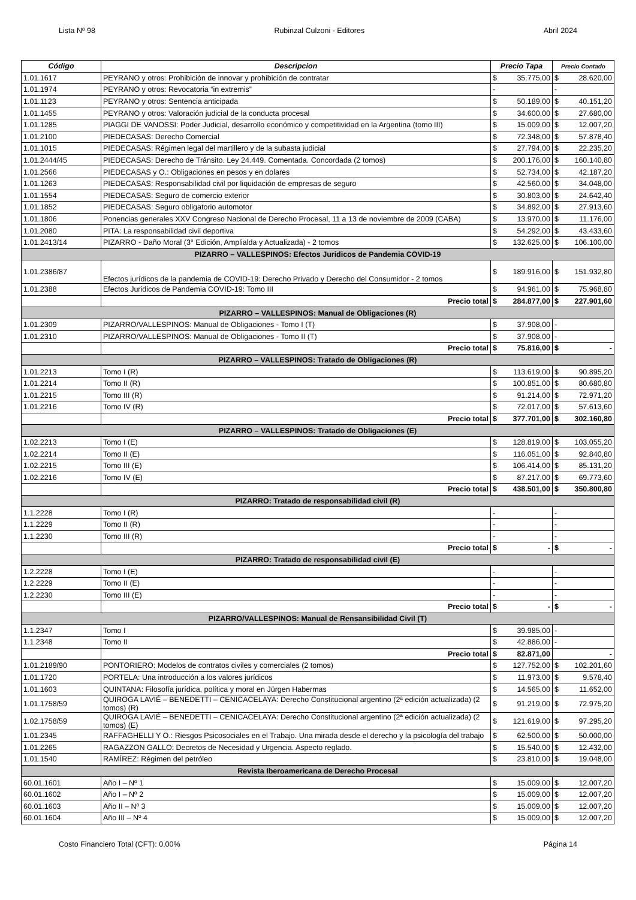Lista Nº 98 Rubinzal Culzoni - Editores Abril 2024
| Código | Descripcion | Precio Tapa | | Precio Contado | |
| --- | --- | --- | --- | --- | --- |
| 1.01.1617 | PEYRANO y otros: Prohibición de innovar y prohibición de contratar | $ | 35.775,00 | $ | 28.620,00 |
| 1.01.1974 | PEYRANO y otros: Revocatoria “in extremis” | - | | - | |
| 1.01.1123 | PEYRANO y otros: Sentencia anticipada | $ | 50.189,00 | $ | 40.151,20 |
| 1.01.1455 | PEYRANO y otros: Valoración judicial de la conducta procesal | $ | 34.600,00 | $ | 27.680,00 |
| 1.01.1285 | PIAGGI DE VANOSSI: Poder Judicial, desarrollo económico y competitividad en la Argentina (tomo III) | $ | 15.009,00 | $ | 12.007,20 |
| 1.01.2100 | PIEDECASAS: Derecho Comercial | $ | 72.348,00 | $ | 57.878,40 |
| 1.01.1015 | PIEDECASAS: Régimen legal del martillero y de la subasta judicial | $ | 27.794,00 | $ | 22.235,20 |
| 1.01.2444/45 | PIEDECASAS: Derecho de Tránsito. Ley 24.449. Comentada. Concordada (2 tomos) | $ | 200.176,00 | $ | 160.140,80 |
| 1.01.2566 | PIEDECASAS y O.: Obligaciones en pesos y en dolares | $ | 52.734,00 | $ | 42.187,20 |
| 1.01.1263 | PIEDECASAS: Responsabilidad civil por liquidación de empresas de seguro | $ | 42.560,00 | $ | 34.048,00 |
| 1.01.1554 | PIEDECASAS: Seguro de comercio exterior | $ | 30.803,00 | $ | 24.642,40 |
| 1.01.1852 | PIEDECASAS: Seguro obligatorio automotor | $ | 34.892,00 | $ | 27.913,60 |
| 1.01.1806 | Ponencias generales XXV Congreso Nacional de Derecho Procesal, 11 a 13 de noviembre de 2009 (CABA) | $ | 13.970,00 | $ | 11.176,00 |
| 1.01.2080 | PITA: La responsabilidad civil deportiva | $ | 54.292,00 | $ | 43.433,60 |
| 1.01.2413/14 | PIZARRO - Daño Moral (3° Edición, Amplialda y Actualizada) - 2 tomos | $ | 132.625,00 | $ | 106.100,00 |
| PIZARRO – VALLESPINOS: Efectos Juridicos de Pandemia COVID-19 | | | | | |
| 1.01.2386/87 | Efectos jurídicos de la pandemia de COVID-19: Derecho Privado y Derecho del Consumidor - 2 tomos | $ | 189.916,00 | $ | 151.932,80 |
| 1.01.2388 | Efectos Juridicos de Pandemia COVID-19: Tomo III | $ | 94.961,00 | $ | 75.968,80 |
| | Precio total | $ | 284.877,00 | $ | 227.901,60 |
| PIZARRO – VALLESPINOS: Manual de Obligaciones (R) | | | | | |
| 1.01.2309 | PIZARRO/VALLESPINOS: Manual de Obligaciones - Tomo I (T) | $ | 37.908,00 | - | |
| 1.01.2310 | PIZARRO/VALLESPINOS: Manual de Obligaciones - Tomo II (T) | $ | 37.908,00 | - | |
| | Precio total | $ | 75.816,00 | $ | - |
| PIZARRO – VALLESPINOS: Tratado de Obligaciones (R) | | | | | |
| 1.01.2213 | Tomo I (R) | $ | 113.619,00 | $ | 90.895,20 |
| 1.01.2214 | Tomo II (R) | $ | 100.851,00 | $ | 80.680,80 |
| 1.01.2215 | Tomo III (R) | $ | 91.214,00 | $ | 72.971,20 |
| 1.01.2216 | Tomo IV (R) | $ | 72.017,00 | $ | 57.613,60 |
| | Precio total | $ | 377.701,00 | $ | 302.160,80 |
| PIZARRO – VALLESPINOS: Tratado de Obligaciones (E) | | | | | |
| 1.02.2213 | Tomo I (E) | $ | 128.819,00 | $ | 103.055,20 |
| 1.02.2214 | Tomo II (E) | $ | 116.051,00 | $ | 92.840,80 |
| 1.02.2215 | Tomo III (E) | $ | 106.414,00 | $ | 85.131,20 |
| 1.02.2216 | Tomo IV (E) | $ | 87.217,00 | $ | 69.773,60 |
| | Precio total | $ | 438.501,00 | $ | 350.800,80 |
| PIZARRO: Tratado de responsabilidad civil (R) | | | | | |
| 1.1.2228 | Tomo I (R) | - | | - | |
| 1.1.2229 | Tomo II (R) | - | | - | |
| 1.1.2230 | Tomo III (R) | - | | - | |
| | Precio total | $ | - | $ | - |
| PIZARRO: Tratado de responsabilidad civil (E) | | | | | |
| 1.2.2228 | Tomo I (E) | - | | - | |
| 1.2.2229 | Tomo II (E) | - | | - | |
| 1.2.2230 | Tomo III (E) | - | | - | |
| | Precio total | $ | - | $ | - |
| PIZARRO/VALLESPINOS: Manual de Rensansibilidad Civil (T) | | | | | |
| 1.1.2347 | Tomo I | $ | 39.985,00 | - | |
| 1.1.2348 | Tomo II | $ | 42.886,00 | - | |
| | Precio total | $ | 82.871,00 | | - |
| 1.01.2189/90 | PONTORIERO: Modelos de contratos civiles y comerciales (2 tomos) | $ | 127.752,00 | $ | 102.201,60 |
| 1.01.1720 | PORTELA: Una introducción a los valores jurídicos | $ | 11.973,00 | $ | 9.578,40 |
| 1.01.1603 | QUINTANA: Filosofía jurídica, política y moral en Jürgen Habermas | $ | 14.565,00 | $ | 11.652,00 |
| 1.01.1758/59 | QUIROGA LAVIÉ – BENEDETTI – CENICACELAYA: Derecho Constitucional argentino (2ª edición actualizada) (2 tomos) (R) | $ | 91.219,00 | $ | 72.975,20 |
| 1.02.1758/59 | QUIROGA LAVIÉ – BENEDETTI – CENICACELAYA: Derecho Constitucional argentino (2ª edición actualizada) (2 tomos) (E) | $ | 121.619,00 | $ | 97.295,20 |
| 1.01.2345 | RAFFAGHELLI Y O.: Riesgos Psicosociales en el Trabajo. Una mirada desde el derecho y la psicología del trabajo | $ | 62.500,00 | $ | 50.000,00 |
| 1.01.2265 | RAGAZZON GALLO: Decretos de Necesidad y Urgencia. Aspecto reglado. | $ | 15.540,00 | $ | 12.432,00 |
| 1.01.1540 | RAMÍREZ: Régimen del petróleo | $ | 23.810,00 | $ | 19.048,00 |
| Revista Iberoamericana de Derecho Procesal | | | | | |
| 60.01.1601 | Año I – Nº 1 | $ | 15.009,00 | $ | 12.007,20 |
| 60.01.1602 | Año I – Nº 2 | $ | 15.009,00 | $ | 12.007,20 |
| 60.01.1603 | Año II – Nº 3 | $ | 15.009,00 | $ | 12.007,20 |
| 60.01.1604 | Año III – Nº 4 | $ | 15.009,00 | $ | 12.007,20 |
Costo Financiero Total (CFT): 0.00% Página 14